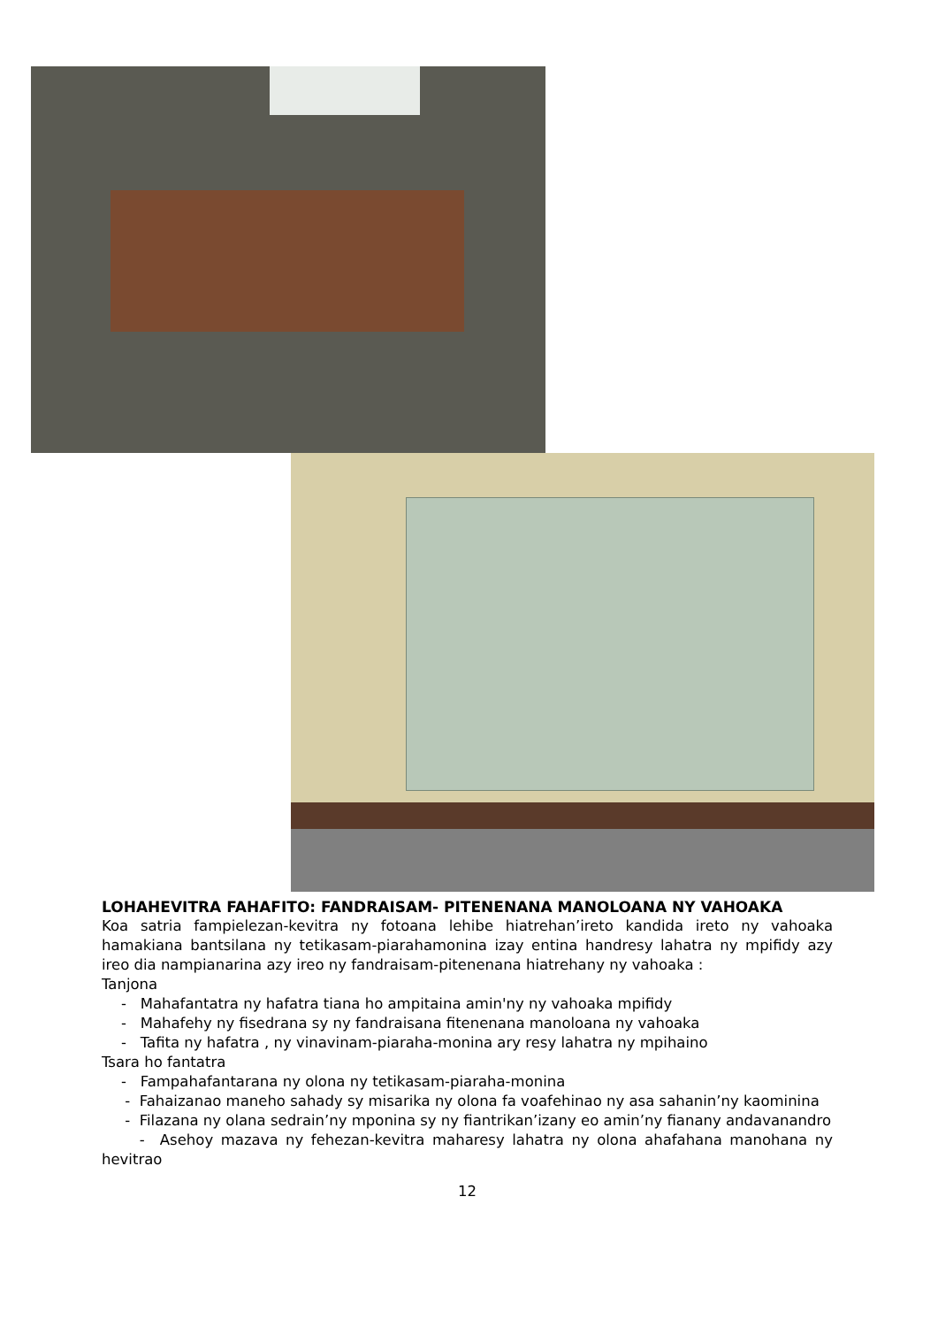LOHAHEVITRA FAHAFITO: FANDRAISAM- PITENENANA MANOLOANA NY VAHOAKA
Koa satria fampielezan-kevitra ny fotoana lehibe hiatrehan’ireto kandida ireto ny vahoaka hamakiana bantsilana ny tetikasam-piarahamonina izay entina handresy lahatra ny mpifidy azy ireo dia nampianarina azy ireo ny fandraisam-pitenenana hiatrehany ny vahoaka :
Tanjona
- Mahafantatra ny hafatra tiana ho ampitaina amin'ny ny vahoaka mpifidy
- Mahafehy ny fisedrana sy ny fandraisana fitenenana manoloana ny vahoaka
- Tafita ny hafatra , ny vinavinam-piaraha-monina ary resy lahatra ny mpihaino
Tsara ho fantatra
- Fampahafantarana ny olona ny tetikasam-piaraha-monina
- Fahaizanao maneho sahady sy misarika ny olona fa voafehinao ny asa sahanin’ny kaominina
- Filazana ny olana sedrain’ny mponina sy ny fiantrikan’izany eo amin’ny fianany andavanandro
- Asehoy mazava ny fehezan-kevitra maharesy lahatra ny olona ahafahana manohana ny hevitrao
12